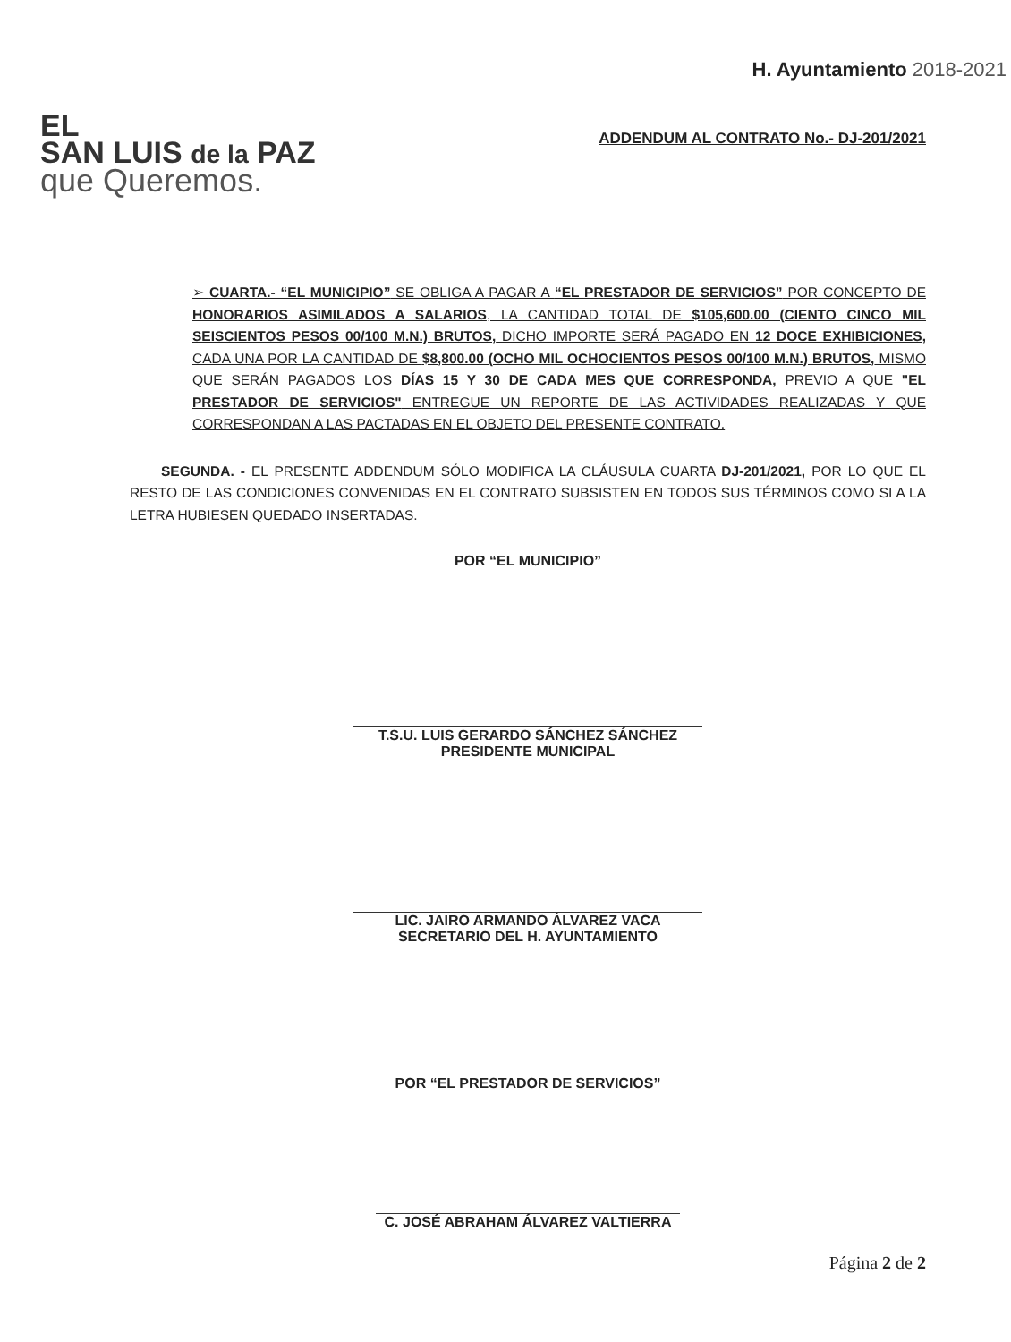EL
SAN LUIS de la PAZ
que Queremos.
H. Ayuntamiento 2018-2021
ADDENDUM AL CONTRATO No.- DJ-201/2021
➢ CUARTA.- “EL MUNICIPIO” SE OBLIGA A PAGAR A “EL PRESTADOR DE SERVICIOS” POR CONCEPTO DE HONORARIOS ASIMILADOS A SALARIOS, LA CANTIDAD TOTAL DE $105,600.00 (CIENTO CINCO MIL SEISCIENTOS PESOS 00/100 M.N.) BRUTOS, DICHO IMPORTE SERÁ PAGADO EN 12 DOCE EXHIBICIONES, CADA UNA POR LA CANTIDAD DE $8,800.00 (OCHO MIL OCHOCIENTOS PESOS 00/100 M.N.) BRUTOS, MISMO QUE SERÁN PAGADOS LOS DÍAS 15 Y 30 DE CADA MES QUE CORRESPONDA, PREVIO A QUE "EL PRESTADOR DE SERVICIOS" ENTREGUE UN REPORTE DE LAS ACTIVIDADES REALIZADAS Y QUE CORRESPONDAN A LAS PACTADAS EN EL OBJETO DEL PRESENTE CONTRATO.
SEGUNDA. - EL PRESENTE ADDENDUM SÓLO MODIFICA LA CLÁUSULA CUARTA DJ-201/2021, POR LO QUE EL RESTO DE LAS CONDICIONES CONVENIDAS EN EL CONTRATO SUBSISTEN EN TODOS SUS TÉRMINOS COMO SI A LA LETRA HUBIESEN QUEDADO INSERTADAS.
POR “EL MUNICIPIO”
T.S.U. LUIS GERARDO SÁNCHEZ SÁNCHEZ
PRESIDENTE MUNICIPAL
LIC. JAIRO ARMANDO ÁLVAREZ VACA
SECRETARIO DEL H. AYUNTAMIENTO
POR “EL PRESTADOR DE SERVICIOS”
C. JOSÉ ABRAHAM ÁLVAREZ VALTIERRA
Página 2 de 2